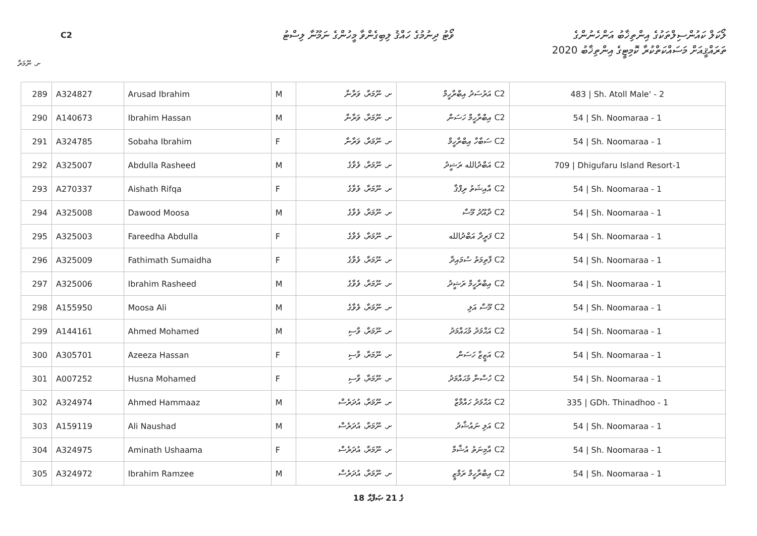C2
ވޯޓު ދިނުމުގެ ހައްޤު ލިބިގެންވާ މީހުންގެ ނަމޫނާ ލިސްޓު
ލޯކަލް ކައުންސިލްތަކުގެ އިންތިޚާބު އަންހެނުންގެ
ތަރައްޤީއަށް މަސައްކަތްކުރާ ކޮމިޓީގެ އިންތިޚާބު 2020
ށ. ނޫމަރާ
| 289 | A324827 | Arusad Ibrahim | M | ށ. ނޫމަރާ، ވަރާނާ | C2 އަރުސަދު އިބްރާހީމް | 483 / Sh. Atoll Male' - 2 |
| 290 | A140673 | Ibrahim Hassan | M | ށ. ނޫމަރާ، ވަރާނާ | C2 އިބްރާހީމް ހަސަން | 54 / Sh. Noomaraa - 1 |
| 291 | A324785 | Sobaha Ibrahim | F | ށ. ނޫމަރާ، ވަރާނާ | C2 ސަބާހާ އިބްރާހީމް | 54 / Sh. Noomaraa - 1 |
| 292 | A325007 | Abdulla Rasheed | M | ށ. ނޫމަރާ، ވެވާގެ | C2 އަބްދުالله ރަޝީދު | 709 / Dhigufaru Island Resort-1 |
| 293 | A270337 | Aishath Rifqa | F | ށ. ނޫމަރާ، ވެވާގެ | C2 އާއިޝަތު ރިފްޤާ | 54 / Sh. Noomaraa - 1 |
| 294 | A325008 | Dawood Moosa | M | ށ. ނޫމަރާ، ވެވާގެ | C2 ދާއޫދު މޫސާ | 54 / Sh. Noomaraa - 1 |
| 295 | A325003 | Fareedha Abdulla | F | ށ. ނޫމަރާ، ވެވާގެ | C2 ފަރީދާ އަބްދުالله | 54 / Sh. Noomaraa - 1 |
| 296 | A325009 | Fathimath Sumaidha | F | ށ. ނޫމަރާ، ވެވާގެ | C2 ފާތިމަތު ސުމައިދާ | 54 / Sh. Noomaraa - 1 |
| 297 | A325006 | Ibrahim Rasheed | M | ށ. ނޫމަރާ، ވެވާގެ | C2 އިބްރާހީމް ރަޝީދު | 54 / Sh. Noomaraa - 1 |
| 298 | A155950 | Moosa Ali | M | ށ. ނޫމަރާ، ވެވާގެ | C2 މޫސާ އަލި | 54 / Sh. Noomaraa - 1 |
| 299 | A144161 | Ahmed Mohamed | M | ށ. ނޫމަރާ، ވާސި | C2 އަޙްމަދު މުޙައްމަދު | 54 / Sh. Noomaraa - 1 |
| 300 | A305701 | Azeeza Hassan | F | ށ. ނޫމަރާ، ވާސި | C2 އަޒީޒާ ހަސަން | 54 / Sh. Noomaraa - 1 |
| 301 | A007252 | Husna Mohamed | F | ށ. ނޫމަރާ، ވާސި | C2 ހުސްނާ މުޙައްމަދު | 54 / Sh. Noomaraa - 1 |
| 302 | A324974 | Ahmed Hammaaz | M | ށ. ނޫމަރާ، އުދަރެސް | C2 އަޙްމަދު ހައްމާޒް | 335 / GDh. Thinadhoo - 1 |
| 303 | A159119 | Ali Naushad | M | ށ. ނޫމަރާ، އުދަރެސް | C2 އަލި ނައުޝާދު | 54 / Sh. Noomaraa - 1 |
| 304 | A324975 | Aminath Ushaama | F | ށ. ނޫމަރާ، އުދަރެސް | C2 އާމިނަތު އުޝާމާ | 54 / Sh. Noomaraa - 1 |
| 305 | A324972 | Ibrahim Ramzee | M | ށ. ނޫމަރާ، އުދަރެސް | C2 އިބްރާހީމް ރަމްޒީ | 54 / Sh. Noomaraa - 1 |
18 ގެ 21 ޞަފްޙާ